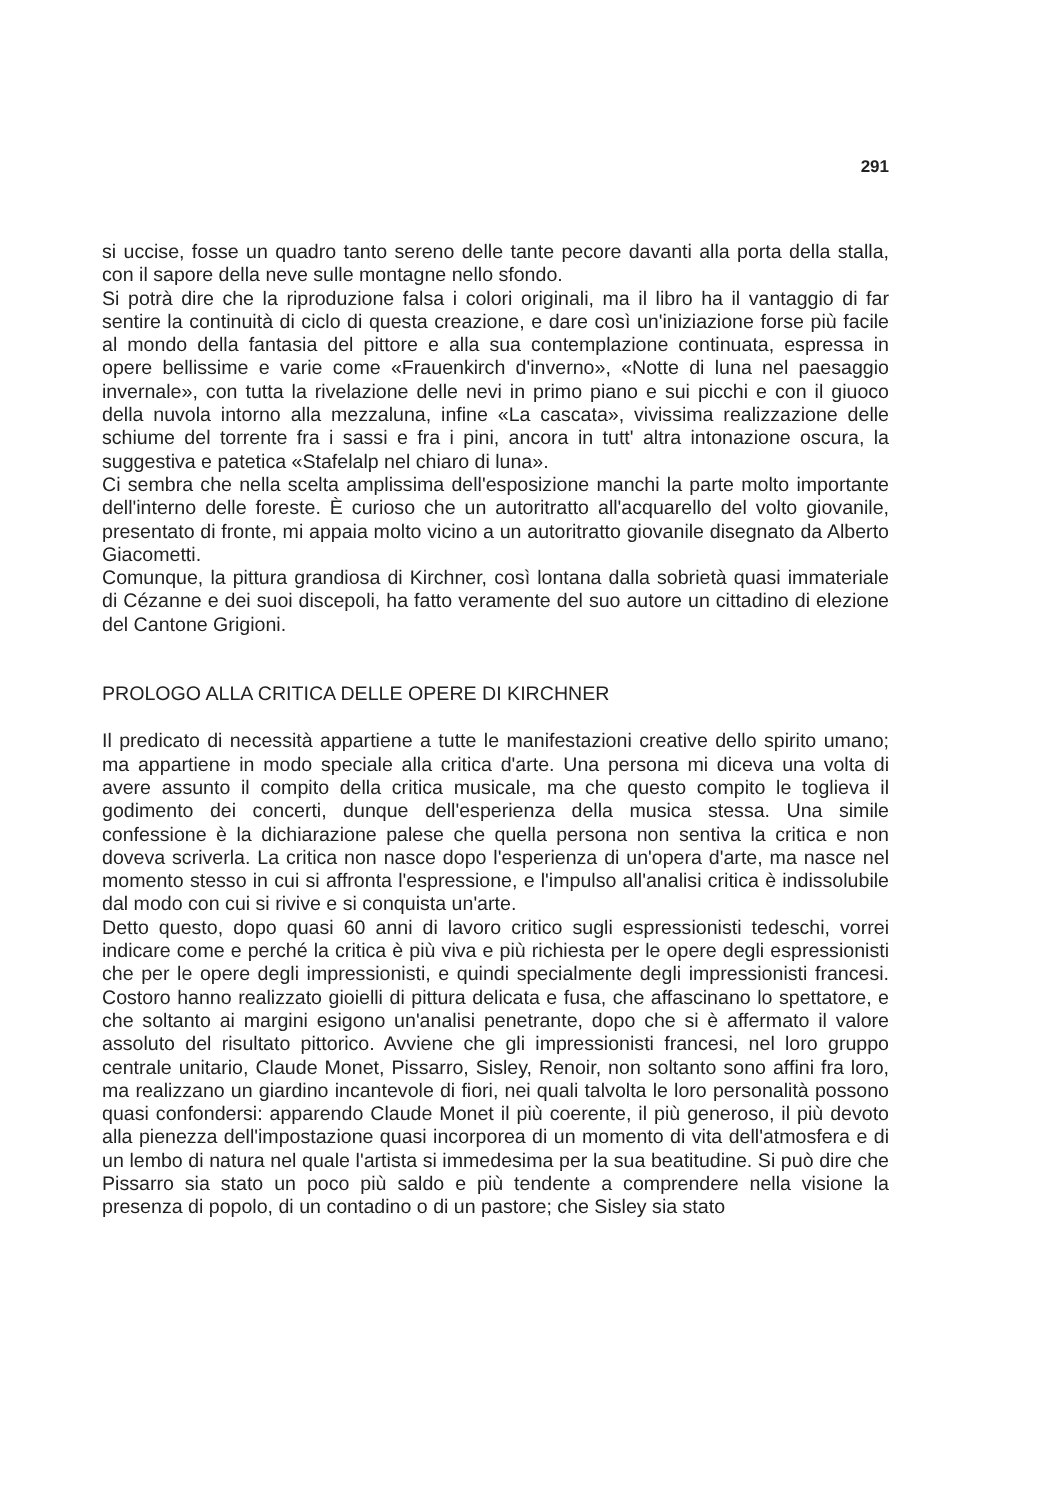291
si uccise, fosse un quadro tanto sereno delle tante pecore davanti alla porta della stalla, con il sapore della neve sulle montagne nello sfondo.
Si potrà dire che la riproduzione falsa i colori originali, ma il libro ha il vantaggio di far sentire la continuità di ciclo di questa creazione, e dare così un'iniziazione forse più facile al mondo della fantasia del pittore e alla sua contemplazione continuata, espressa in opere bellissime e varie come «Frauenkirch d'inverno», «Notte di luna nel paesaggio invernale», con tutta la rivelazione delle nevi in primo piano e sui picchi e con il giuoco della nuvola intorno alla mezzaluna, infine «La cascata», vivissima realizzazione delle schiume del torrente fra i sassi e fra i pini, ancora in tutt' altra intonazione oscura, la suggestiva e patetica «Stafelalp nel chiaro di luna».
Ci sembra che nella scelta amplissima dell'esposizione manchi la parte molto importante dell'interno delle foreste. È curioso che un autoritratto all'acquarello del volto giovanile, presentato di fronte, mi appaia molto vicino a un autoritratto giovanile disegnato da Alberto Giacometti.
Comunque, la pittura grandiosa di Kirchner, così lontana dalla sobrietà quasi immateriale di Cézanne e dei suoi discepoli, ha fatto veramente del suo autore un cittadino di elezione del Cantone Grigioni.
PROLOGO ALLA CRITICA DELLE OPERE DI KIRCHNER
Il predicato di necessità appartiene a tutte le manifestazioni creative dello spirito umano; ma appartiene in modo speciale alla critica d'arte. Una persona mi diceva una volta di avere assunto il compito della critica musicale, ma che questo compito le toglieva il godimento dei concerti, dunque dell'esperienza della musica stessa. Una simile confessione è la dichiarazione palese che quella persona non sentiva la critica e non doveva scriverla. La critica non nasce dopo l'esperienza di un'opera d'arte, ma nasce nel momento stesso in cui si affronta l'espressione, e l'impulso all'analisi critica è indissolubile dal modo con cui si rivive e si conquista un'arte.
Detto questo, dopo quasi 60 anni di lavoro critico sugli espressionisti tedeschi, vorrei indicare come e perché la critica è più viva e più richiesta per le opere degli espressionisti che per le opere degli impressionisti, e quindi specialmente degli impressionisti francesi. Costoro hanno realizzato gioielli di pittura delicata e fusa, che affascinano lo spettatore, e che soltanto ai margini esigono un'analisi penetrante, dopo che si è affermato il valore assoluto del risultato pittorico. Avviene che gli impressionisti francesi, nel loro gruppo centrale unitario, Claude Monet, Pissarro, Sisley, Renoir, non soltanto sono affini fra loro, ma realizzano un giardino incantevole di fiori, nei quali talvolta le loro personalità possono quasi confondersi: apparendo Claude Monet il più coerente, il più generoso, il più devoto alla pienezza dell'impostazione quasi incorporea di un momento di vita dell'atmosfera e di un lembo di natura nel quale l'artista si immedesima per la sua beatitudine. Si può dire che Pissarro sia stato un poco più saldo e più tendente a comprendere nella visione la presenza di popolo, di un contadino o di un pastore; che Sisley sia stato